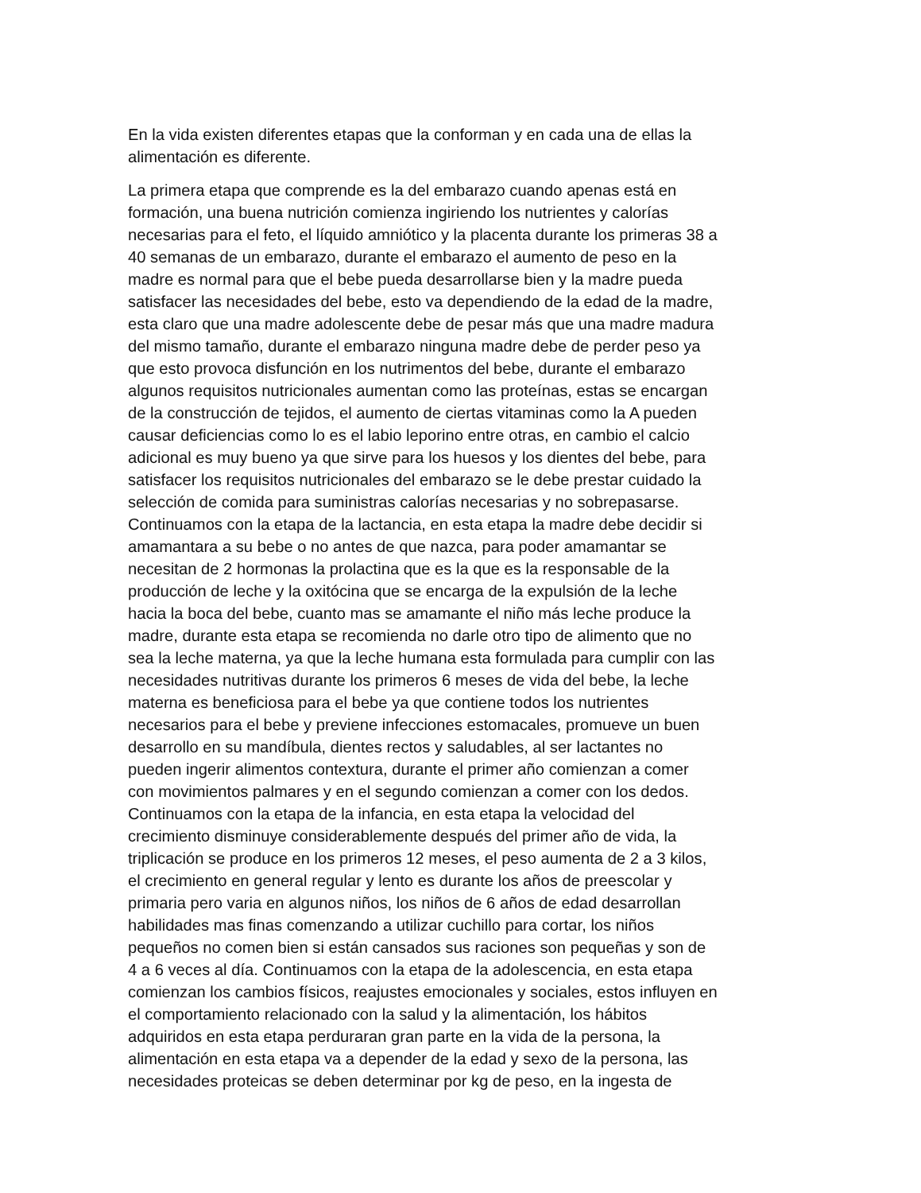En la vida existen diferentes etapas que la conforman y en cada una de ellas la
alimentación es diferente.
La primera etapa que comprende es la del embarazo cuando apenas está en
formación, una buena nutrición comienza ingiriendo los nutrientes y calorías
necesarias para el feto, el líquido amniótico y la placenta durante los primeras 38 a
40 semanas de un embarazo, durante el embarazo el aumento de peso en la
madre es normal para que el bebe pueda desarrollarse bien y la madre pueda
satisfacer las necesidades del bebe, esto va dependiendo de la edad de la madre,
esta claro que una madre adolescente debe de pesar más que una madre madura
del mismo tamaño, durante el embarazo ninguna madre debe de perder peso ya
que esto provoca disfunción en los nutrimentos del bebe, durante el embarazo
algunos requisitos nutricionales aumentan como las proteínas, estas se encargan
de la construcción de tejidos, el aumento de ciertas vitaminas como la A pueden
causar deficiencias como lo es el labio leporino entre otras, en cambio el calcio
adicional es muy bueno ya que sirve para los huesos y los dientes del bebe, para
satisfacer los requisitos nutricionales del embarazo se le debe prestar cuidado la
selección de comida para suministras calorías necesarias y no sobrepasarse.
Continuamos con la etapa de la lactancia, en esta etapa la madre debe decidir si
amamantara a su bebe o no antes de que nazca, para poder amamantar se
necesitan de 2 hormonas la prolactina que es la que es la responsable de la
producción de leche y la oxitócina que se encarga de la expulsión de la leche
hacia la boca del bebe, cuanto mas se amamante el niño más leche produce la
madre, durante esta etapa se recomienda no darle otro tipo de alimento que no
sea la leche materna, ya que la leche humana esta formulada para cumplir con las
necesidades nutritivas durante los primeros 6 meses de vida del bebe, la leche
materna es beneficiosa para el bebe ya que contiene todos los nutrientes
necesarios para el bebe y previene infecciones estomacales, promueve un buen
desarrollo en su mandíbula, dientes rectos y saludables, al ser lactantes no
pueden ingerir alimentos contextura, durante el primer año comienzan a comer
con movimientos palmares y en el segundo comienzan a comer con los dedos.
Continuamos con la etapa de la infancia, en esta etapa la velocidad del
crecimiento disminuye considerablemente después del primer año de vida, la
triplicación se produce en los primeros 12 meses, el peso aumenta de 2 a 3 kilos,
el crecimiento en general regular y lento es durante los años de preescolar y
primaria pero varia en algunos niños, los niños de 6 años de edad desarrollan
habilidades mas finas comenzando a utilizar cuchillo para cortar, los niños
pequeños no comen bien si están cansados sus raciones son pequeñas y son de
4 a 6 veces al día. Continuamos con la etapa de la adolescencia, en esta etapa
comienzan los cambios físicos, reajustes emocionales y sociales, estos influyen en
el comportamiento relacionado con la salud y la alimentación, los hábitos
adquiridos en esta etapa perduraran gran parte en la vida de la persona, la
alimentación en esta etapa va a depender de la edad y sexo de la persona, las
necesidades proteicas se deben determinar por kg de peso, en la ingesta de